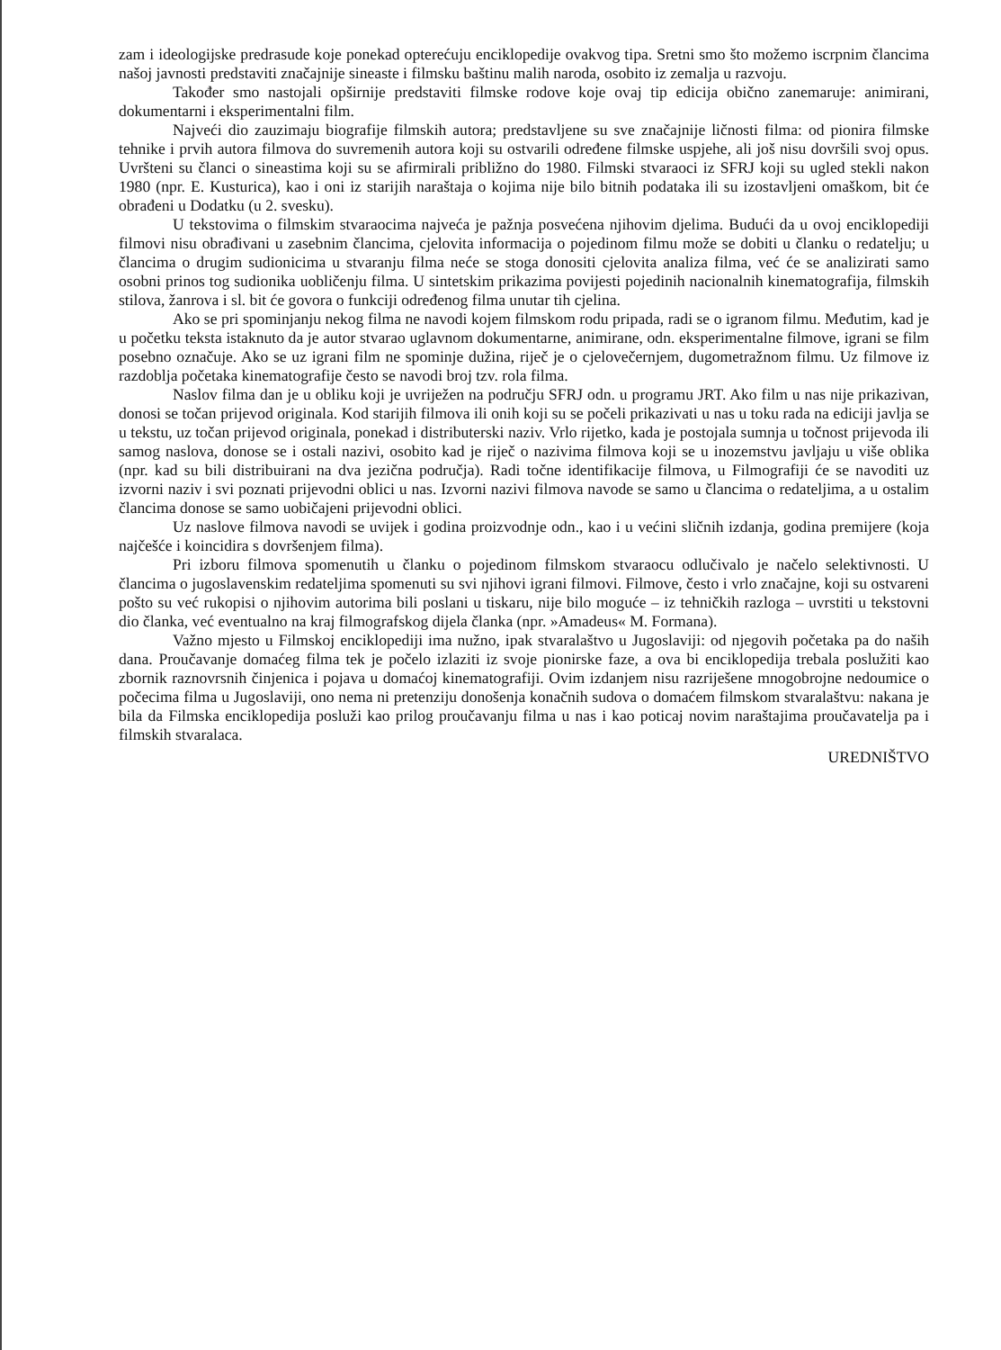zam i ideologijske predrasude koje ponekad opterećuju enciklopedije ovakvog tipa. Sretni smo što možemo iscrpnim člancima našoj javnosti predstaviti značajnije sineaste i filmsku baštinu malih naroda, osobito iz zemalja u razvoju.
Također smo nastojali opširnije predstaviti filmske rodove koje ovaj tip edicija obično zanemaruje: animirani, dokumentarni i eksperimentalni film.
Najveći dio zauzimaju biografije filmskih autora; predstavljene su sve značajnije ličnosti filma: od pionira filmske tehnike i prvih autora filmova do suvremenih autora koji su ostvarili određene filmske uspjehe, ali još nisu dovršili svoj opus. Uvršteni su članci o sineastima koji su se afirmirali približno do 1980. Filmski stvaraoci iz SFRJ koji su ugled stekli nakon 1980 (npr. E. Kusturica), kao i oni iz starijih naraštaja o kojima nije bilo bitnih podataka ili su izostavljeni omaškom, bit će obrađeni u Dodatku (u 2. svesku).
U tekstovima o filmskim stvaraocima najveća je pažnja posvećena njihovim djelima. Budući da u ovoj enciklopediji filmovi nisu obrađivani u zasebnim člancima, cjelovita informacija o pojedinom filmu može se dobiti u članku o redatelju; u člancima o drugim sudionicima u stvaranju filma neće se stoga donositi cjelovita analiza filma, već će se analizirati samo osobni prinos tog sudionika uobličenju filma. U sintetskim prikazima povijesti pojedinih nacionalnih kinematografija, filmskih stilova, žanrova i sl. bit će govora o funkciji određenog filma unutar tih cjelina.
Ako se pri spominjanju nekog filma ne navodi kojem filmskom rodu pripada, radi se o igranom filmu. Međutim, kad je u početku teksta istaknuto da je autor stvarao uglavnom dokumentarne, animirane, odn. eksperimentalne filmove, igrani se film posebno označuje. Ako se uz igrani film ne spominje dužina, riječ je o cjelovečernjem, dugometražnom filmu. Uz filmove iz razdoblja početaka kinematografije često se navodi broj tzv. rola filma.
Naslov filma dan je u obliku koji je uvriježen na području SFRJ odn. u programu JRT. Ako film u nas nije prikazivan, donosi se točan prijevod originala. Kod starijih filmova ili onih koji su se počeli prikazivati u nas u toku rada na ediciji javlja se u tekstu, uz točan prijevod originala, ponekad i distributerski naziv. Vrlo rijetko, kada je postojala sumnja u točnost prijevoda ili samog naslova, donose se i ostali nazivi, osobito kad je riječ o nazivima filmova koji se u inozemstvu javljaju u više oblika (npr. kad su bili distribuirani na dva jezična područja). Radi točne identifikacije filmova, u Filmografiji će se navoditi uz izvorni naziv i svi poznati prijevodni oblici u nas. Izvorni nazivi filmova navode se samo u člancima o redateljima, a u ostalim člancima donose se samo uobičajeni prijevodni oblici.
Uz naslove filmova navodi se uvijek i godina proizvodnje odn., kao i u većini sličnih izdanja, godina premijere (koja najčešće i koincidira s dovršenjem filma).
Pri izboru filmova spomenutih u članku o pojedinom filmskom stvaraocu odlučivalo je načelo selektivnosti. U člancima o jugoslavenskim redateljima spomenuti su svi njihovi igrani filmovi. Filmove, često i vrlo značajne, koji su ostvareni pošto su već rukopisi o njihovim autorima bili poslani u tiskaru, nije bilo moguće – iz tehničkih razloga – uvrstiti u tekstovni dio članka, već eventualno na kraj filmografskog dijela članka (npr. »Amadeus« M. Formana).
Važno mjesto u Filmskoj enciklopediji ima nužno, ipak stvaralaštvo u Jugoslaviji: od njegovih početaka pa do naših dana. Proučavanje domaćeg filma tek je počelo izlaziti iz svoje pionirske faze, a ova bi enciklopedija trebala poslužiti kao zbornik raznovrsnih činjenica i pojava u domaćoj kinematografiji. Ovim izdanjem nisu razriješene mnogobrojne nedoumice o počecima filma u Jugoslaviji, ono nema ni pretenziju donošenja konačnih sudova o domaćem filmskom stvaralaštvu: nakana je bila da Filmska enciklopedija posluži kao prilog proučavanju filma u nas i kao poticaj novim naraštajima proučavatelja pa i filmskih stvaralaca.
UREDNIŠTVO